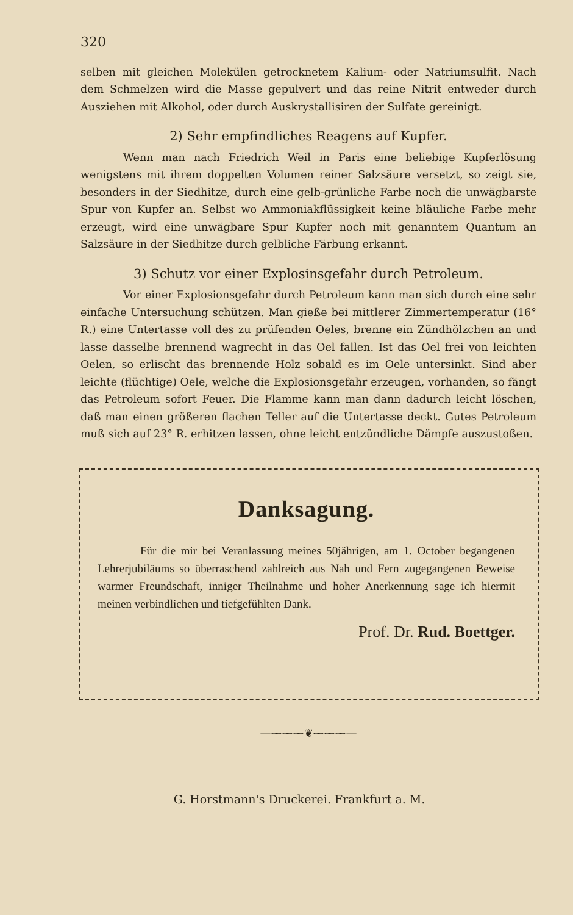320
selben mit gleichen Molekülen getrocknetem Kalium- oder Natriumsulfit. Nach dem Schmelzen wird die Masse gepulvert und das reine Nitrit entweder durch Ausziehen mit Alkohol, oder durch Auskrystallisiren der Sulfate gereinigt.
2) Sehr empfindliches Reagens auf Kupfer.
Wenn man nach Friedrich Weil in Paris eine beliebige Kupferlösung wenigstens mit ihrem doppelten Volumen reiner Salzsäure versetzt, so zeigt sie, besonders in der Siedhitze, durch eine gelb-grünliche Farbe noch die unwägbarste Spur von Kupfer an. Selbst wo Ammoniakflüssigkeit keine bläuliche Farbe mehr erzeugt, wird eine unwägbare Spur Kupfer noch mit genanntem Quantum an Salzsäure in der Siedhitze durch gelbliche Färbung erkannt.
3) Schutz vor einer Explosinsgefahr durch Petroleum.
Vor einer Explosionsgefahr durch Petroleum kann man sich durch eine sehr einfache Untersuchung schützen. Man gieße bei mittlerer Zimmertemperatur (16° R.) eine Untertasse voll des zu prüfenden Oeles, brenne ein Zündhölzchen an und lasse dasselbe brennend wagrecht in das Oel fallen. Ist das Oel frei von leichten Oelen, so erlischt das brennende Holz sobald es im Oele untersinkt. Sind aber leichte (flüchtige) Oele, welche die Explosionsgefahr erzeugen, vorhanden, so fängt das Petroleum sofort Feuer. Die Flamme kann man dann dadurch leicht löschen, daß man einen größeren flachen Teller auf die Untertasse deckt. Gutes Petroleum muß sich auf 23° R. erhitzen lassen, ohne leicht entzündliche Dämpfe auszustoßen.
Danksagung.
Für die mir bei Veranlassung meines 50jährigen, am 1. October begangenen Lehrerjubiläums so überraschend zahlreich aus Nah und Fern zugegangenen Beweise warmer Freundschaft, inniger Theilnahme und hoher Anerkennung sage ich hiermit meinen verbindlichen und tiefgefühlten Dank.
Prof. Dr. Rud. Boettger.
—⁓⁓⁓❦⁓⁓⁓—
G. Horstmann's Druckerei. Frankfurt a. M.